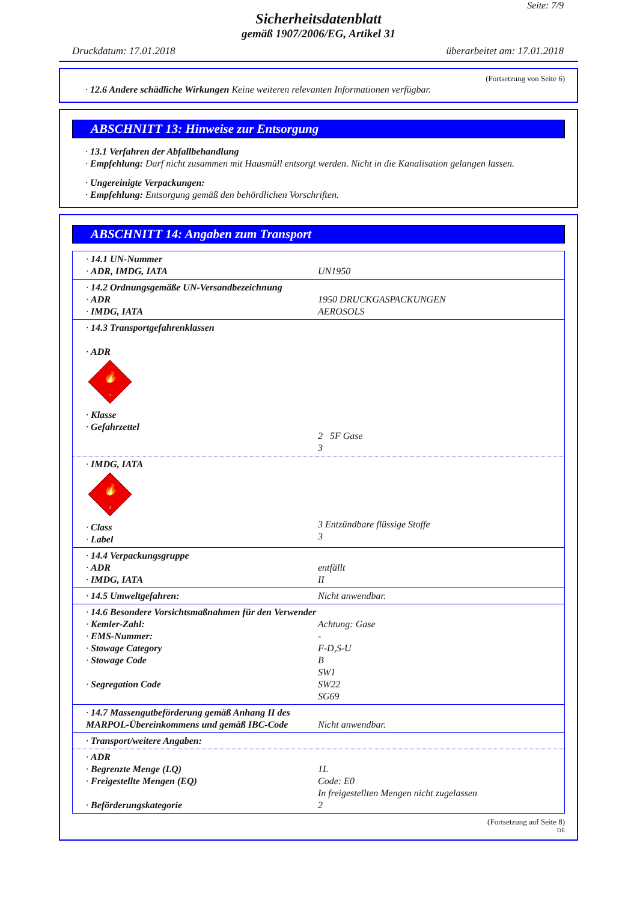Seite: 7/9
Sicherheitsdatenblatt
gemäß 1907/2006/EG, Artikel 31
Druckdatum: 17.01.2018 überarbeitet am: 17.01.2018
(Fortsetzung von Seite 6)
· 12.6 Andere schädliche Wirkungen Keine weiteren relevanten Informationen verfügbar.
ABSCHNITT 13: Hinweise zur Entsorgung
· 13.1 Verfahren der Abfallbehandlung
· Empfehlung: Darf nicht zusammen mit Hausmüll entsorgt werden. Nicht in die Kanalisation gelangen lassen.
· Ungereinigte Verpackungen:
· Empfehlung: Entsorgung gemäß den behördlichen Vorschriften.
ABSCHNITT 14: Angaben zum Transport
| · 14.1 UN-Nummer · ADR, IMDG, IATA | UN1950 |
| · 14.2 Ordnungsgemäße UN-Versandbezeichnung · ADR · IMDG, IATA | 1950 DRUCKGASPACKUNGEN AEROSOLS |
| · 14.3 Transportgefahrenklassen · ADR 🔥 3 · Klasse · Gefahrzettel | 2 5F Gase 3 |
| · IMDG, IATA 🔥 3 · Class · Label | 3 Entzündbare flüssige Stoffe 3 |
| · 14.4 Verpackungsgruppe · ADR · IMDG, IATA | entfällt II |
| · 14.5 Umweltgefahren: | Nicht anwendbar. |
| · 14.6 Besondere Vorsichtsmaßnahmen für den Verwender · Kemler-Zahl: · EMS-Nummer: · Stowage Category · Stowage Code · Segregation Code | Achtung: Gase - F-D,S-U B SW1 SW22 SG69 |
| · 14.7 Massengutbeförderung gemäß Anhang II des MARPOL-Übereinkommens und gemäß IBC-Code | Nicht anwendbar. |
| · Transport/weitere Angaben: | |
| · ADR · Begrenzte Menge (LQ) · Freigestellte Mengen (EQ) · Beförderungskategorie | 1L Code: E0 In freigestellten Mengen nicht zugelassen 2 |
(Fortsetzung auf Seite 8)
DE